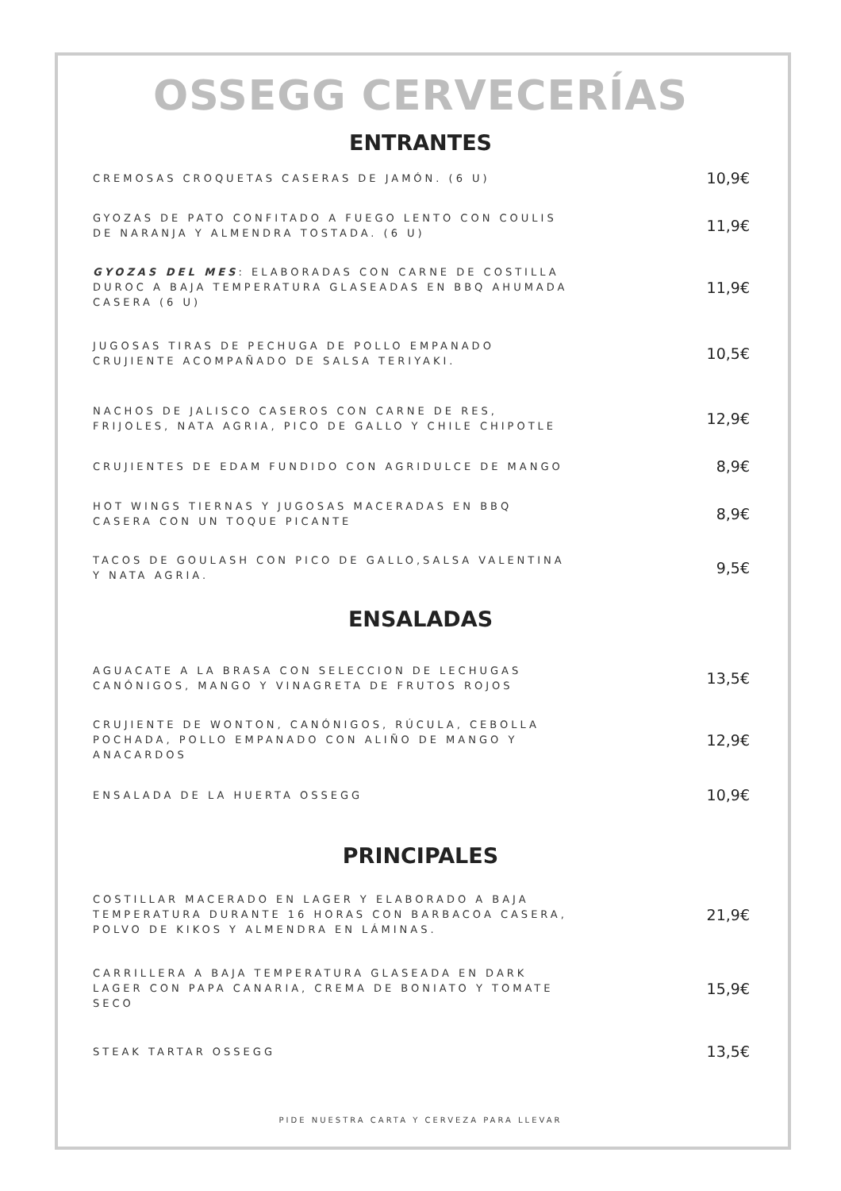OSSEGG CERVECERÍAS
ENTRANTES
CREMOSAS CROQUETAS CASERAS DE JAMÓN. (6 U)
10,9€
GYOZAS DE PATO CONFITADO A FUEGO LENTO CON COULIS DE NARANJA Y ALMENDRA TOSTADA. (6 U)
11,9€
GYOZAS DEL MES: ELABORADAS CON CARNE DE COSTILLA DUROC A BAJA TEMPERATURA GLASEADAS EN BBQ AHUMADA CASERA (6 U)
11,9€
JUGOSAS TIRAS DE PECHUGA DE POLLO EMPANADO CRUJIENTE ACOMPAÑADO DE SALSA TERIYAKI.
10,5€
NACHOS DE JALISCO CASEROS CON CARNE DE RES, FRIJOLES, NATA AGRIA, PICO DE GALLO Y CHILE CHIPOTLE
12,9€
CRUJIENTES DE EDAM FUNDIDO CON AGRIDULCE DE MANGO
8,9€
HOT WINGS TIERNAS Y JUGOSAS MACERADAS EN BBQ CASERA CON UN TOQUE PICANTE
8,9€
TACOS DE GOULASH CON PICO DE GALLO,SALSA VALENTINA Y NATA AGRIA.
9,5€
ENSALADAS
AGUACATE A LA BRASA CON SELECCION DE LECHUGAS CANÓNIGOS, MANGO Y VINAGRETA DE FRUTOS ROJOS
13,5€
CRUJIENTE DE WONTON, CANÓNIGOS, RÚCULA, CEBOLLA POCHADA, POLLO EMPANADO CON ALIÑO DE MANGO Y ANACARDOS
12,9€
ENSALADA DE LA HUERTA OSSEGG
10,9€
PRINCIPALES
COSTILLAR MACERADO EN LAGER Y ELABORADO A BAJA TEMPERATURA DURANTE 16 HORAS CON BARBACOA CASERA, POLVO DE KIKOS Y ALMENDRA EN LÁMINAS.
21,9€
CARRILLERA A BAJA TEMPERATURA GLASEADA EN DARK LAGER CON PAPA CANARIA, CREMA DE BONIATO Y TOMATE SECO
15,9€
STEAK TARTAR OSSEGG
13,5€
PIDE NUESTRA CARTA Y CERVEZA PARA LLEVAR